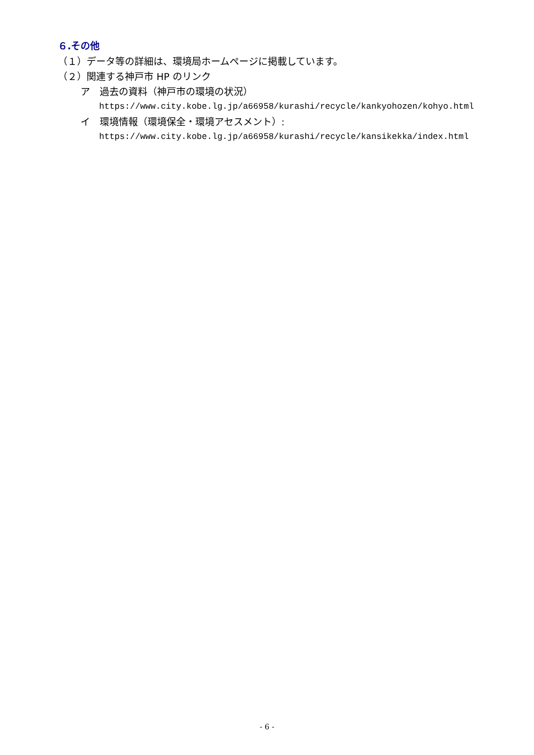６.その他
（１）データ等の詳細は、環境局ホームページに掲載しています。
（２）関連する神戸市 HP のリンク
ア　過去の資料（神戸市の環境の状況）
https://www.city.kobe.lg.jp/a66958/kurashi/recycle/kankyohozen/kohyo.html
イ　環境情報（環境保全・環境アセスメント）:
https://www.city.kobe.lg.jp/a66958/kurashi/recycle/kansikekka/index.html
- 6 -